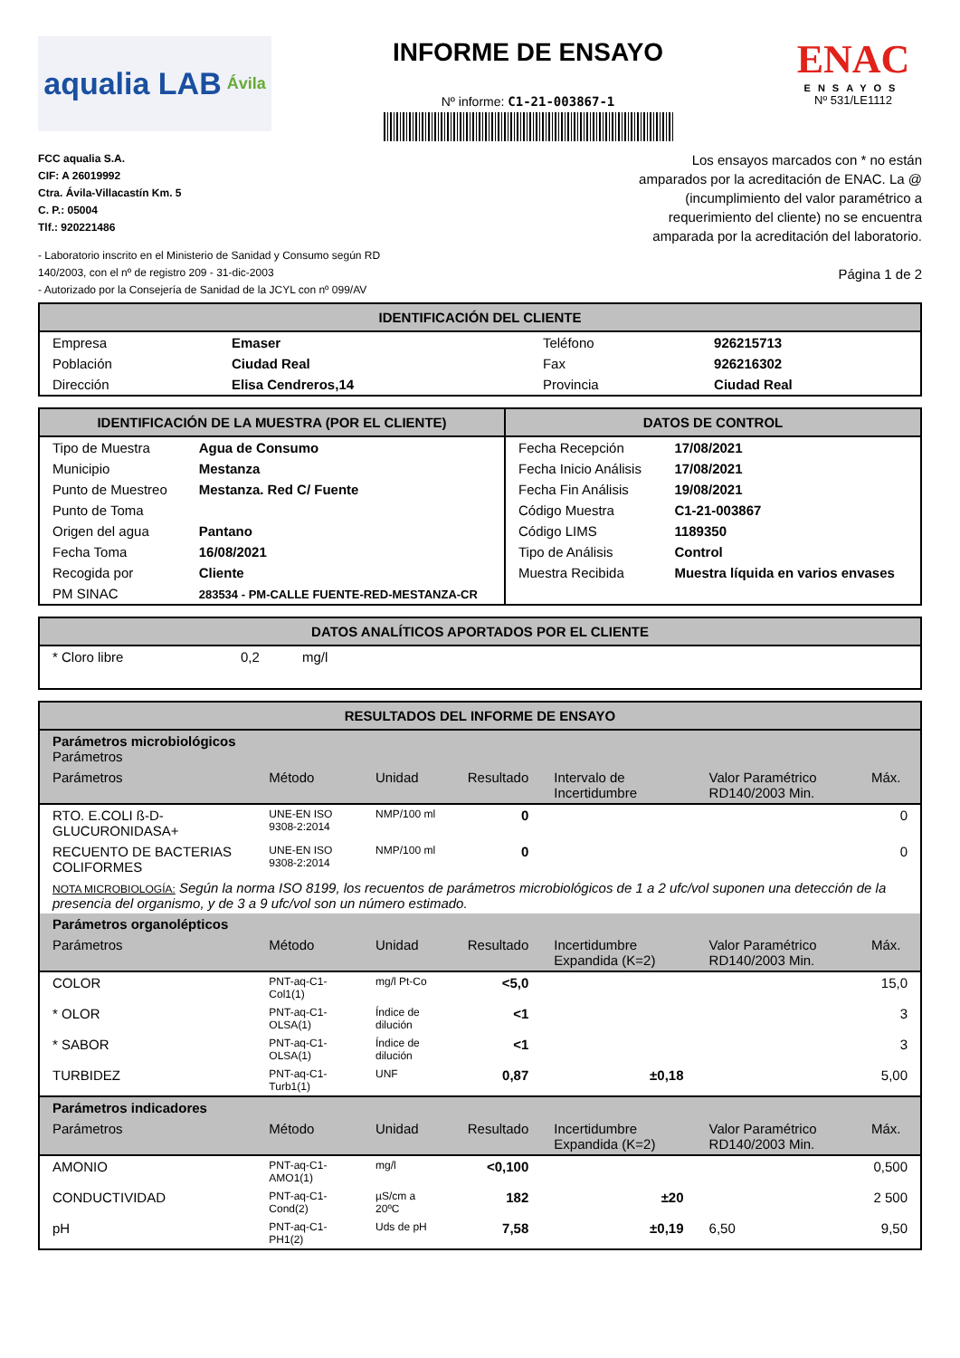aqualia LAB Ávila
INFORME DE ENSAYO
Nº informe: C1-21-003867-1
ENAC
ENSAYOS
Nº 531/LE1112
FCC aqualia S.A.
CIF: A 26019992
Ctra. Ávila-Villacastín Km. 5
C. P.: 05004
Tlf.: 920221486
- Laboratorio inscrito en el Ministerio de Sanidad y Consumo según RD 140/2003, con el nº de registro 209 - 31-dic-2003
- Autorizado por la Consejería de Sanidad de la JCYL con nº 099/AV
Los ensayos marcados con * no están amparados por la acreditación de ENAC. La @ (incumplimiento del valor paramétrico a requerimiento del cliente) no se encuentra amparada por la acreditación del laboratorio.
Página 1 de 2
IDENTIFICACIÓN DEL CLIENTE
| Empresa | Emaser | Teléfono | 926215713 |
| Población | Ciudad Real | Fax | 926216302 |
| Dirección | Elisa Cendreros,14 | Provincia | Ciudad Real |
IDENTIFICACIÓN DE LA MUESTRA (POR EL CLIENTE)
| Tipo de Muestra | Agua de Consumo |
| Municipio | Mestanza |
| Punto de Muestreo | Mestanza. Red C/ Fuente |
| Punto de Toma | |
| Origen del agua | Pantano |
| Fecha Toma | 16/08/2021 |
| Recogida por | Cliente |
| PM SINAC | 283534 - PM-CALLE FUENTE-RED-MESTANZA-CR |
DATOS DE CONTROL
| Fecha Recepción | 17/08/2021 |
| Fecha Inicio Análisis | 17/08/2021 |
| Fecha Fin Análisis | 19/08/2021 |
| Código Muestra | C1-21-003867 |
| Código LIMS | 1189350 |
| Tipo de Análisis | Control |
| Muestra Recibida | Muestra líquida en varios envases |
DATOS ANALÍTICOS APORTADOS POR EL CLIENTE
| * Cloro libre | 0,2 | mg/l |
RESULTADOS DEL INFORME DE ENSAYO
| Parámetros microbiológicos Parámetros | | | | | | |
| --- | --- | --- | --- | --- | --- | --- |
| Parámetros | Método | Unidad | Resultado | Intervalo de Incertidumbre | Valor Paramétrico RD140/2003 Min. | Máx. |
| RTO. E.COLI ß-D-GLUCURONIDASA+ | UNE-EN ISO 9308-2:2014 | NMP/100 ml | 0 | | | 0 |
| RECUENTO DE BACTERIAS COLIFORMES | UNE-EN ISO 9308-2:2014 | NMP/100 ml | 0 | | | 0 |
| NOTA MICROBIOLOGÍA: Según la norma ISO 8199, los recuentos de parámetros microbiológicos de 1 a 2 ufc/vol suponen una detección de la presencia del organismo, y de 3 a 9 ufc/vol son un número estimado. | | | | | | |
| Parámetros organolépticos | | | | | | |
| Parámetros | Método | Unidad | Resultado | Incertidumbre Expandida (K=2) | Valor Paramétrico RD140/2003 Min. | Máx. |
| COLOR | PNT-aq-C1-Col1(1) | mg/l Pt-Co | <5,0 | | | 15,0 |
| * OLOR | PNT-aq-C1-OLSA(1) | Índice de dilución | <1 | | | 3 |
| * SABOR | PNT-aq-C1-OLSA(1) | Índice de dilución | <1 | | | 3 |
| TURBIDEZ | PNT-aq-C1-Turb1(1) | UNF | 0,87 | ±0,18 | | 5,00 |
| Parámetros indicadores | | | | | | |
| Parámetros | Método | Unidad | Resultado | Incertidumbre Expandida (K=2) | Valor Paramétrico RD140/2003 Min. | Máx. |
| AMONIO | PNT-aq-C1-AMO1(1) | mg/l | <0,100 | | | 0,500 |
| CONDUCTIVIDAD | PNT-aq-C1-Cond(2) | µS/cm a 20ºC | 182 | ±20 | | 2 500 |
| pH | PNT-aq-C1-PH1(2) | Uds de pH | 7,58 | ±0,19 | 6,50 | 9,50 |